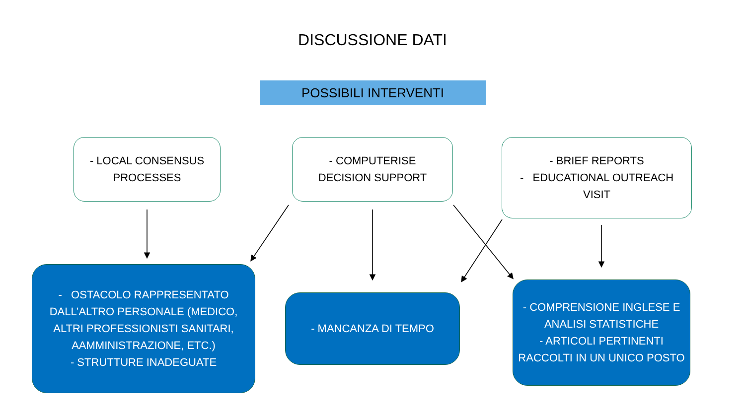DISCUSSIONE DATI
POSSIBILI INTERVENTI
- LOCAL CONSENSUS
PROCESSES
- COMPUTERISE
DECISION SUPPORT
- BRIEF REPORTS
- EDUCATIONAL OUTREACH
VISIT
- OSTACOLO RAPPRESENTATO DALL’ALTRO PERSONALE (MEDICO, ALTRI PROFESSIONISTI SANITARI, AAMMINISTRAZIONE, ETC.)
- STRUTTURE INADEGUATE
- MANCANZA DI TEMPO
- COMPRENSIONE INGLESE E ANALISI STATISTICHE
- ARTICOLI PERTINENTI RACCOLTI IN UN UNICO POSTO